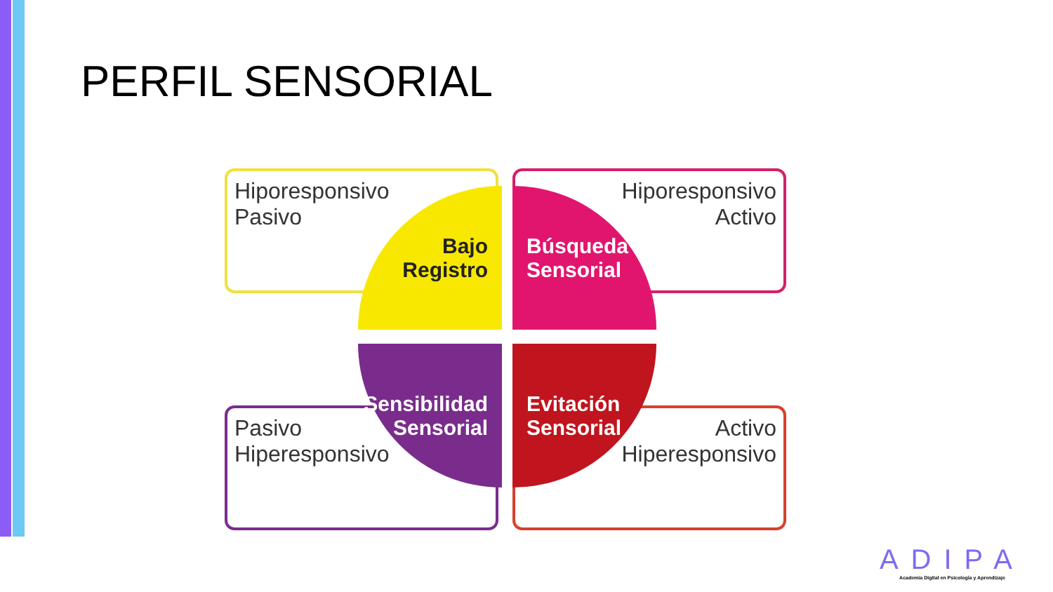PERFIL SENSORIAL
Hiporesponsivo
Pasivo
Hiporesponsivo
Activo
Pasivo
Hiperesponsivo
Activo
Hiperesponsivo
Bajo
Registro
Búsqueda
Sensorial
Sensibilidad
Sensorial
Evitación
Sensorial
ADIPA
Academia Digital en Psicología y Aprendizaje